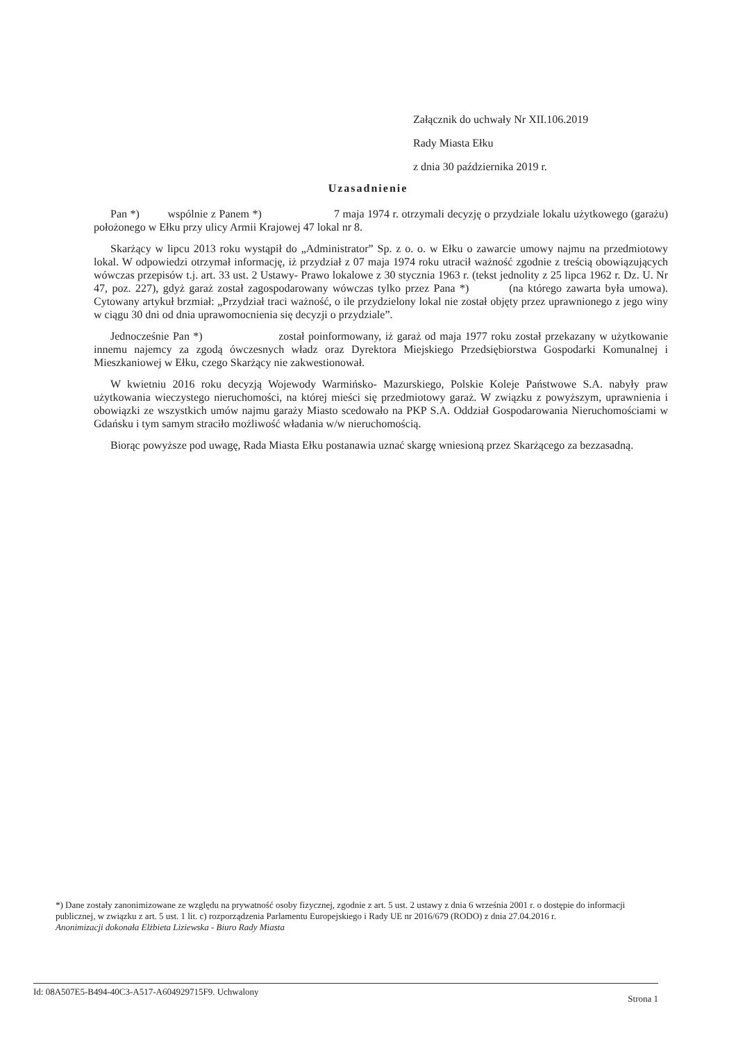Załącznik do uchwały Nr XII.106.2019
Rady Miasta Ełku
z dnia 30 października 2019 r.
Uzasadnienie
Pan *) wspólnie z Panem *) 7 maja 1974 r. otrzymali decyzję o przydziale lokalu użytkowego (garażu) położonego w Ełku przy ulicy Armii Krajowej 47 lokal nr 8.
Skarżący w lipcu 2013 roku wystąpił do „Administrator” Sp. z o. o. w Ełku o zawarcie umowy najmu na przedmiotowy lokal. W odpowiedzi otrzymał informację, iż przydział z 07 maja 1974 roku utracił ważność zgodnie z treścią obowiązujących wówczas przepisów t.j. art. 33 ust. 2 Ustawy- Prawo lokalowe z 30 stycznia 1963 r. (tekst jednolity z 25 lipca 1962 r. Dz. U. Nr 47, poz. 227), gdyż garaż został zagospodarowany wówczas tylko przez Pana *) (na którego zawarta była umowa). Cytowany artykuł brzmiał: „Przydział traci ważność, o ile przydzielony lokal nie został objęty przez uprawnionego z jego winy w ciągu 30 dni od dnia uprawomocnienia się decyzji o przydziale”.
Jednocześnie Pan *) został poinformowany, iż garaż od maja 1977 roku został przekazany w użytkowanie innemu najemcy za zgodą ówczesnych władz oraz Dyrektora Miejskiego Przedsiębiorstwa Gospodarki Komunalnej i Mieszkaniowej w Ełku, czego Skarżący nie zakwestionował.
W kwietniu 2016 roku decyzją Wojewody Warmińsko- Mazurskiego, Polskie Koleje Państwowe S.A. nabyły praw użytkowania wieczystego nieruchomości, na której mieści się przedmiotowy garaż. W związku z powyższym, uprawnienia i obowiązki ze wszystkich umów najmu garaży Miasto scedowało na PKP S.A. Oddział Gospodarowania Nieruchomościami w Gdańsku i tym samym straciło możliwość władania w/w nieruchomością.
Biorąc powyższe pod uwagę, Rada Miasta Ełku postanawia uznać skargę wniesioną przez Skarżącego za bezzasadną.
*) Dane zostały zanonimizowane ze względu na prywatność osoby fizycznej, zgodnie z art. 5 ust. 2 ustawy z dnia 6 września 2001 r. o dostępie do informacji publicznej, w związku z art. 5 ust. 1 lit. c) rozporządzenia Parlamentu Europejskiego i Rady UE nr 2016/679 (RODO) z dnia 27.04.2016 r.
Anonimizacji dokonała Elżbieta Liziewska - Biuro Rady Miasta
Id: 08A507E5-B494-40C3-A517-A604929715F9. Uchwalony Strona 1